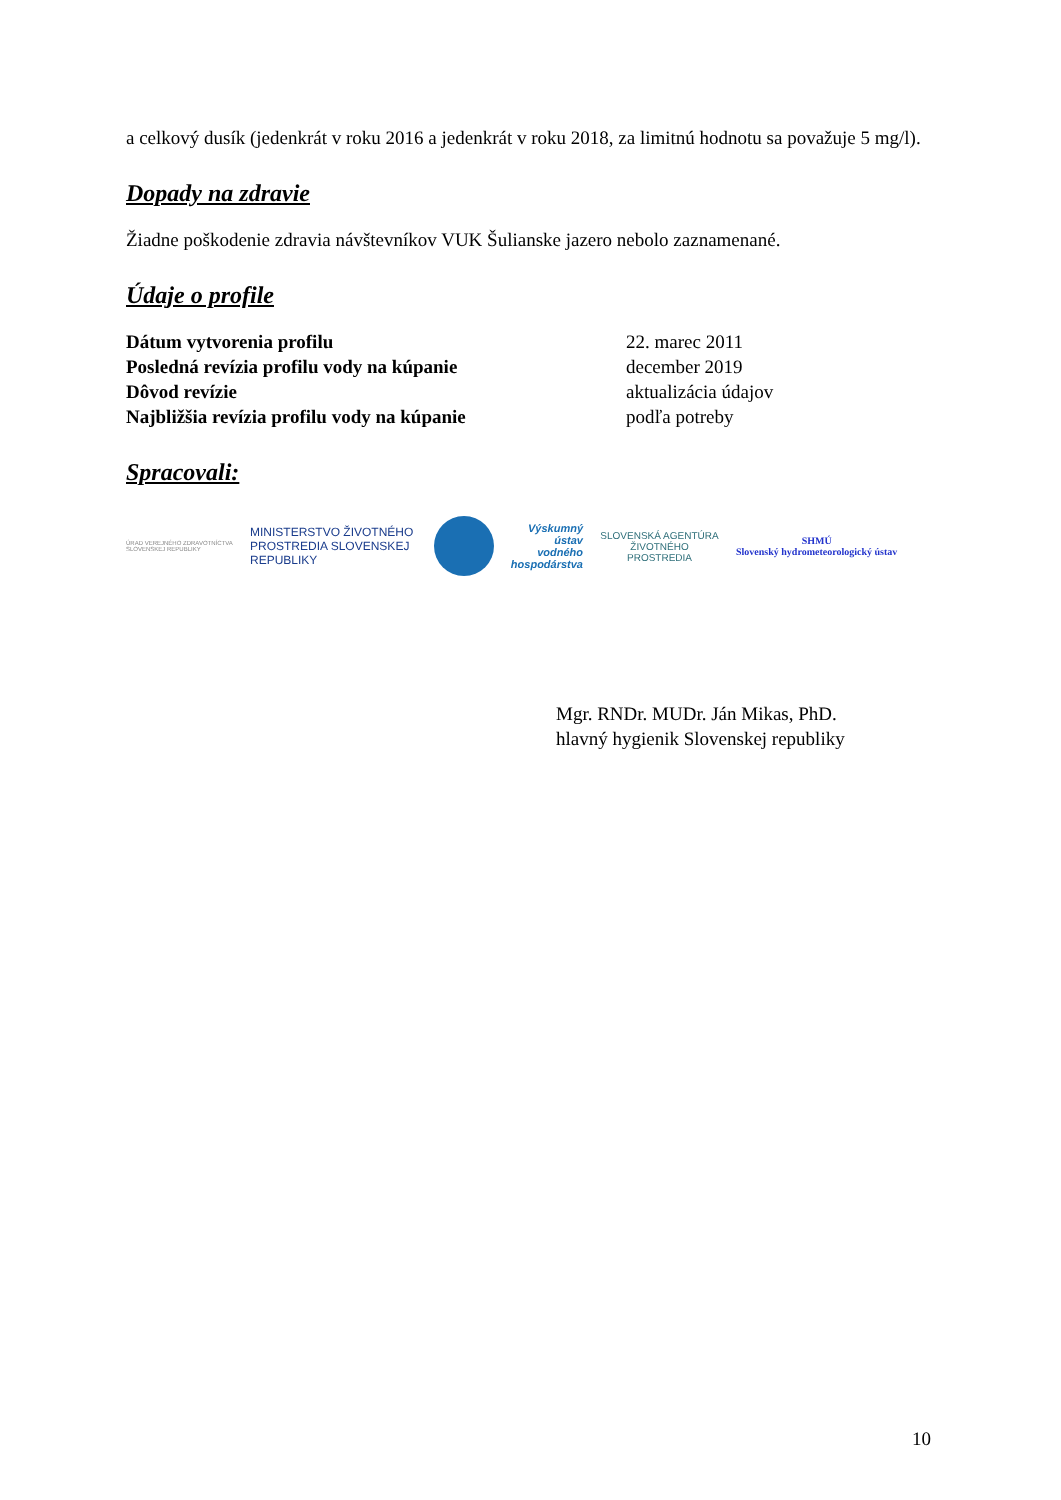a celkový dusík (jedenkrát v roku 2016 a jedenkrát v roku 2018, za limitnú hodnotu sa považuje 5 mg/l).
Dopady na zdravie
Žiadne poškodenie zdravia návštevníkov VUK Šulianske jazero nebolo zaznamenané.
Údaje o profile
| Dátum vytvorenia profilu | 22. marec 2011 |
| Posledná revízia profilu vody na kúpanie | december 2019 |
| Dôvod revízie | aktualizácia údajov |
| Najbližšia revízia profilu vody na kúpanie | podľa potreby |
Spracovali:
ÚRAD VEREJNÉHO ZDRAVOTNÍCTVA SLOVENSKEJ REPUBLIKY
MINISTERSTVO ŽIVOTNÉHO PROSTREDIA SLOVENSKEJ REPUBLIKY
Výskumný ústav vodného hospodárstva
SLOVENSKÁ AGENTÚRA ŽIVOTNÉHO PROSTREDIA
SHMÚ
Slovenský hydrometeorologický ústav
Mgr. RNDr. MUDr. Ján Mikas, PhD.
hlavný hygienik Slovenskej republiky
10